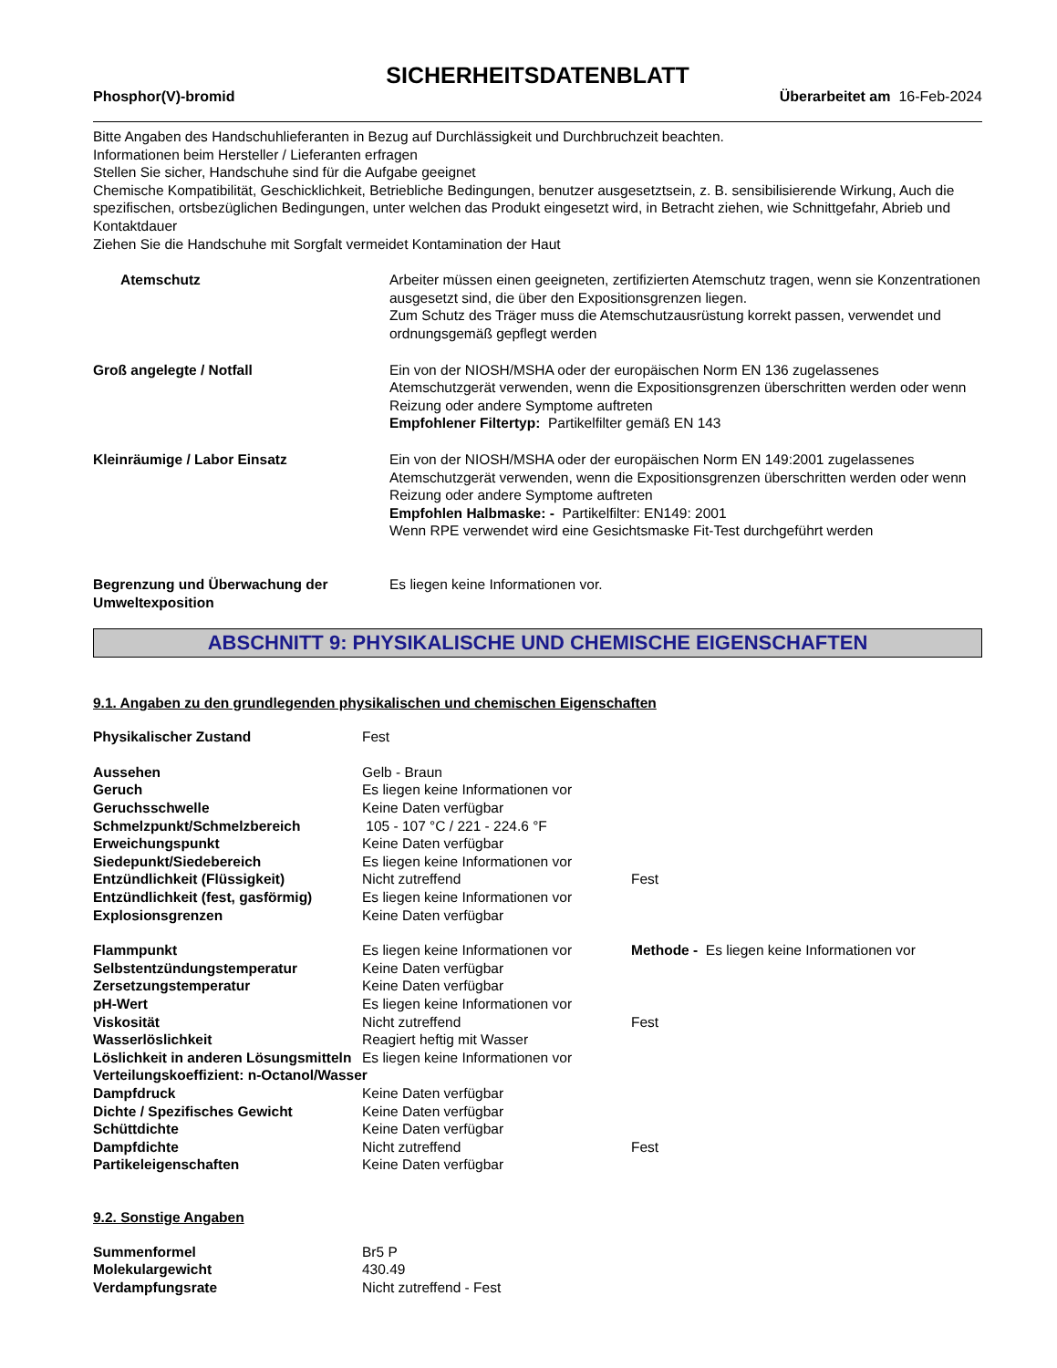SICHERHEITSDATENBLATT
Phosphor(V)-bromid Überarbeitet am 16-Feb-2024
Bitte Angaben des Handschuhlieferanten in Bezug auf Durchlässigkeit und Durchbruchzeit beachten.
Informationen beim Hersteller / Lieferanten erfragen
Stellen Sie sicher, Handschuhe sind für die Aufgabe geeignet
Chemische Kompatibilität, Geschicklichkeit, Betriebliche Bedingungen, benutzer ausgesetztsein, z. B. sensibilisierende Wirkung, Auch die spezifischen, ortsbezüglichen Bedingungen, unter welchen das Produkt eingesetzt wird, in Betracht ziehen, wie Schnittgefahr, Abrieb und Kontaktdauer
Ziehen Sie die Handschuhe mit Sorgfalt vermeidet Kontamination der Haut
| Atemschutz | Arbeiter müssen einen geeigneten, zertifizierten Atemschutz tragen, wenn sie Konzentrationen ausgesetzt sind, die über den Expositionsgrenzen liegen. Zum Schutz des Träger muss die Atemschutzausrüstung korrekt passen, verwendet und ordnungsgemäß gepflegt werden |
| Groß angelegte / Notfall | Ein von der NIOSH/MSHA oder der europäischen Norm EN 136 zugelassenes Atemschutzgerät verwenden, wenn die Expositionsgrenzen überschritten werden oder wenn Reizung oder andere Symptome auftreten Empfohlener Filtertyp: Partikelfilter gemäß EN 143 |
| Kleinräumige / Labor Einsatz | Ein von der NIOSH/MSHA oder der europäischen Norm EN 149:2001 zugelassenes Atemschutzgerät verwenden, wenn die Expositionsgrenzen überschritten werden oder wenn Reizung oder andere Symptome auftreten Empfohlen Halbmaske: - Partikelfilter: EN149: 2001 Wenn RPE verwendet wird eine Gesichtsmaske Fit-Test durchgeführt werden |
| Begrenzung und Überwachung der Umweltexposition | Es liegen keine Informationen vor. |
ABSCHNITT 9: PHYSIKALISCHE UND CHEMISCHE EIGENSCHAFTEN
9.1. Angaben zu den grundlegenden physikalischen und chemischen Eigenschaften
| Physikalischer Zustand | Fest | |
| Aussehen | Gelb - Braun | |
| Geruch | Es liegen keine Informationen vor | |
| Geruchsschwelle | Keine Daten verfügbar | |
| Schmelzpunkt/Schmelzbereich | 105 - 107 °C / 221 - 224.6 °F | |
| Erweichungspunkt | Keine Daten verfügbar | |
| Siedepunkt/Siedebereich | Es liegen keine Informationen vor | |
| Entzündlichkeit (Flüssigkeit) | Nicht zutreffend | Fest |
| Entzündlichkeit (fest, gasförmig) | Es liegen keine Informationen vor | |
| Explosionsgrenzen | Keine Daten verfügbar | |
| Flammpunkt | Es liegen keine Informationen vor | Methode - Es liegen keine Informationen vor |
| Selbstentzündungstemperatur | Keine Daten verfügbar | |
| Zersetzungstemperatur | Keine Daten verfügbar | |
| pH-Wert | Es liegen keine Informationen vor | |
| Viskosität | Nicht zutreffend | Fest |
| Wasserlöslichkeit | Reagiert heftig mit Wasser | |
| Löslichkeit in anderen Lösungsmitteln | Es liegen keine Informationen vor | |
| Verteilungskoeffizient: n-Octanol/Wasser | | |
| Dampfdruck | Keine Daten verfügbar | |
| Dichte / Spezifisches Gewicht | Keine Daten verfügbar | |
| Schüttdichte | Keine Daten verfügbar | |
| Dampfdichte | Nicht zutreffend | Fest |
| Partikeleigenschaften | Keine Daten verfügbar | |
9.2. Sonstige Angaben
| Summenformel | Br5 P |
| Molekulargewicht | 430.49 |
| Verdampfungsrate | Nicht zutreffend - Fest |